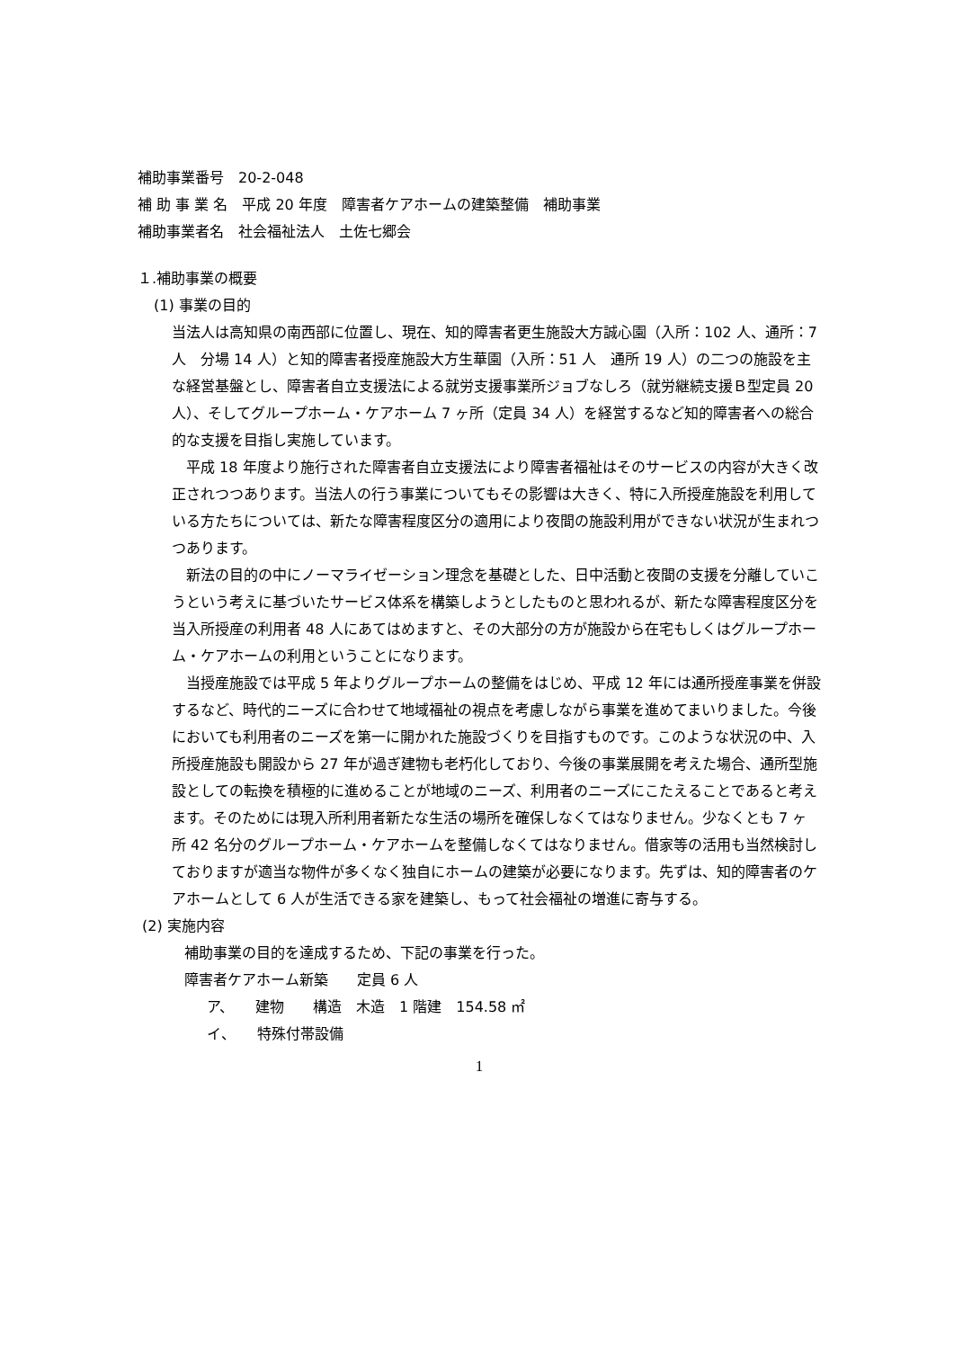補助事業番号　20-2-048
補 助 事 業 名　平成 20 年度　障害者ケアホームの建築整備　補助事業
補助事業者名　社会福祉法人　土佐七郷会
１.補助事業の概要
(1) 事業の目的
当法人は高知県の南西部に位置し、現在、知的障害者更生施設大方誠心園（入所：102 人、通所：7 人　分場 14 人）と知的障害者授産施設大方生華園（入所：51 人　通所 19 人）の二つの施設を主な経営基盤とし、障害者自立支援法による就労支援事業所ジョブなしろ（就労継続支援Ｂ型定員 20 人）、そしてグループホーム・ケアホーム 7 ヶ所（定員 34 人）を経営するなど知的障害者への総合的な支援を目指し実施しています。
平成 18 年度より施行された障害者自立支援法により障害者福祉はそのサービスの内容が大きく改正されつつあります。当法人の行う事業についてもその影響は大きく、特に入所授産施設を利用している方たちについては、新たな障害程度区分の適用により夜間の施設利用ができない状況が生まれつつあります。
新法の目的の中にノーマライゼーション理念を基礎とした、日中活動と夜間の支援を分離していこうという考えに基づいたサービス体系を構築しようとしたものと思われるが、新たな障害程度区分を当入所授産の利用者 48 人にあてはめますと、その大部分の方が施設から在宅もしくはグループホーム・ケアホームの利用ということになります。
当授産施設では平成 5 年よりグループホームの整備をはじめ、平成 12 年には通所授産事業を併設するなど、時代的ニーズに合わせて地域福祉の視点を考慮しながら事業を進めてまいりました。今後においても利用者のニーズを第一に開かれた施設づくりを目指すものです。このような状況の中、入所授産施設も開設から 27 年が過ぎ建物も老朽化しており、今後の事業展開を考えた場合、通所型施設としての転換を積極的に進めることが地域のニーズ、利用者のニーズにこたえることであると考えます。そのためには現入所利用者新たな生活の場所を確保しなくてはなりません。少なくとも 7 ヶ所 42 名分のグループホーム・ケアホームを整備しなくてはなりません。借家等の活用も当然検討しておりますが適当な物件が多くなく独自にホームの建築が必要になります。先ずは、知的障害者のケアホームとして 6 人が生活できる家を建築し、もって社会福祉の増進に寄与する。
(2) 実施内容
補助事業の目的を達成するため、下記の事業を行った。
障害者ケアホーム新築　　定員 6 人
ア、　　建物　　構造　木造　1 階建　154.58 ㎡
イ、　　特殊付帯設備
1